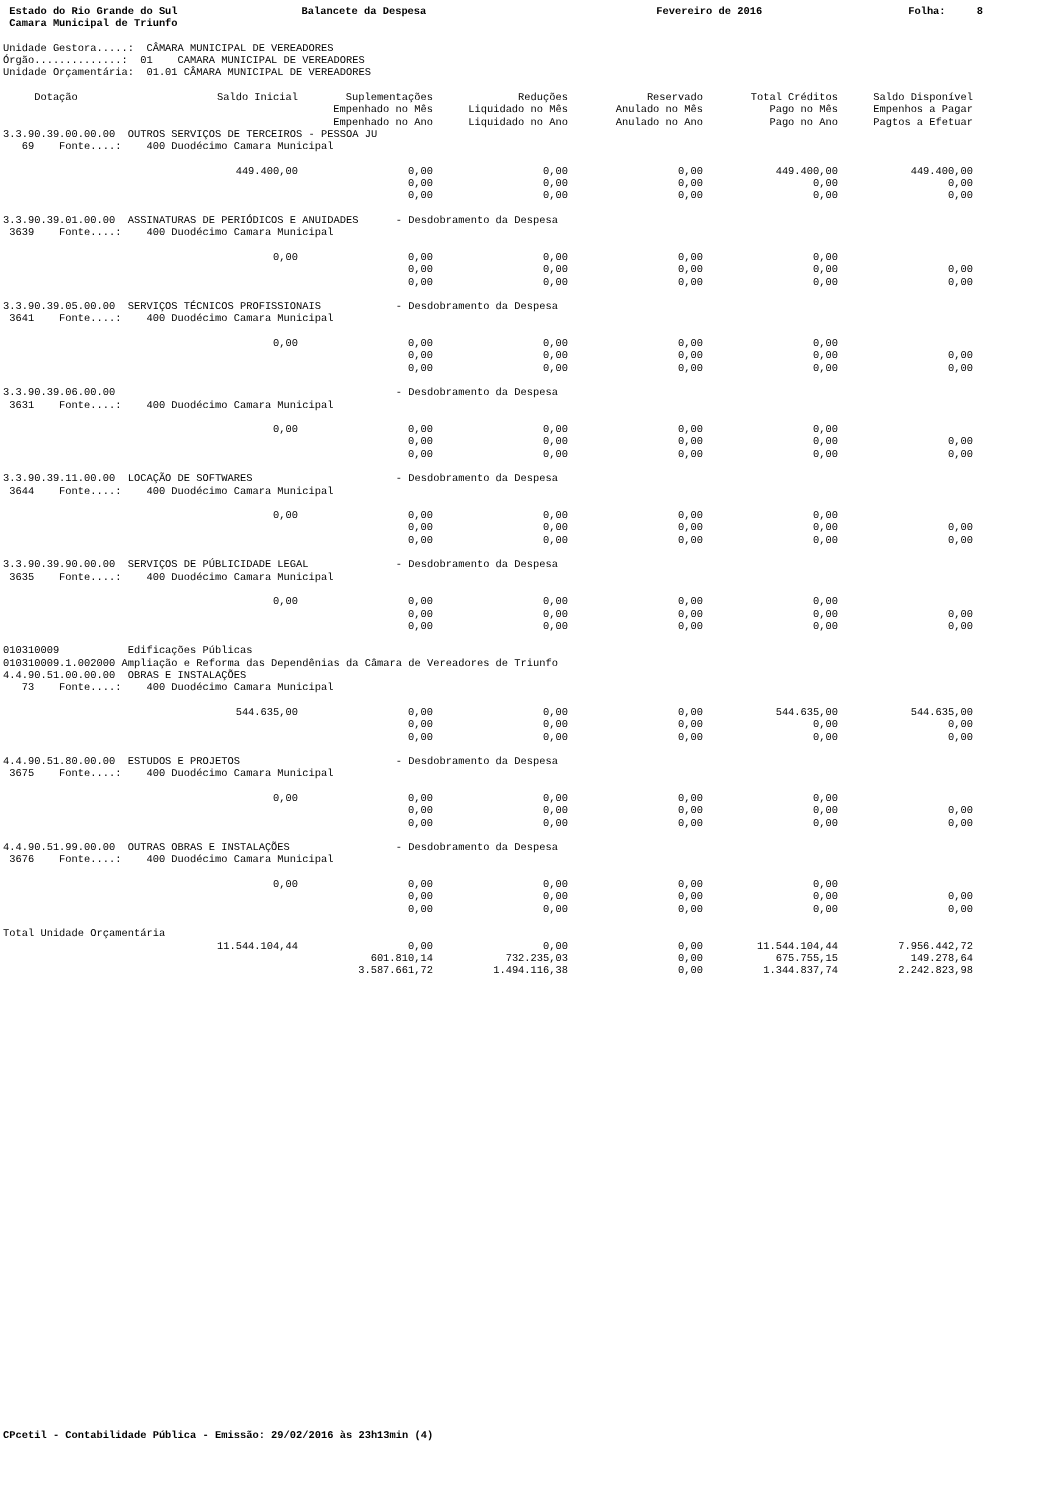Estado do Rio Grande do Sul Camara Municipal de Triunfo
Balancete da Despesa
Fevereiro de 2016
Folha: 8
Unidade Gestora.....:  CÂMARA MUNICIPAL DE VEREADORES
Órgão..............:  01    CAMARA MUNICIPAL DE VEREADORES
Unidade Orçamentária:  01.01 CÂMARA MUNICIPAL DE VEREADORES
| Dotação | Saldo Inicial | Suplementações Empenhado no Mês Empenhado no Ano | Reduções Liquidado no Mês Liquidado no Ano | Reservado Anulado no Mês Anulado no Ano | Total Créditos Pago no Mês Pago no Ano | Saldo Disponível Empenhos a Pagar Pagtos a Efetuar |
| --- | --- | --- | --- | --- | --- | --- |
| 3.3.90.39.00.00.00 OUTROS SERVIÇOS DE TERCEIROS - PESSOA JU 69 Fonte....: 400 Duodécimo Camara Municipal | | | | | | |
| | 449.400,00 | 0,00 0,00 0,00 | 0,00 0,00 0,00 | 0,00 0,00 0,00 | 449.400,00 0,00 0,00 | 449.400,00 0,00 0,00 |
| 3.3.90.39.01.00.00 ASSINATURAS DE PERIÓDICOS E ANUIDADES - Desdobramento da Despesa 3639 Fonte....: 400 Duodécimo Camara Municipal | | | | | | |
| | 0,00 | 0,00 0,00 0,00 | 0,00 0,00 0,00 | 0,00 0,00 0,00 | 0,00 0,00 0,00 | 0,00 0,00 |
| 3.3.90.39.05.00.00 SERVIÇOS TÉCNICOS PROFISSIONAIS - Desdobramento da Despesa 3641 Fonte....: 400 Duodécimo Camara Municipal | | | | | | |
| | 0,00 | 0,00 0,00 0,00 | 0,00 0,00 0,00 | 0,00 0,00 0,00 | 0,00 0,00 0,00 | 0,00 0,00 |
| 3.3.90.39.06.00.00 - Desdobramento da Despesa 3631 Fonte....: 400 Duodécimo Camara Municipal | | | | | | |
| | 0,00 | 0,00 0,00 0,00 | 0,00 0,00 0,00 | 0,00 0,00 0,00 | 0,00 0,00 0,00 | 0,00 0,00 |
| 3.3.90.39.11.00.00 LOCAÇÃO DE SOFTWARES - Desdobramento da Despesa 3644 Fonte....: 400 Duodécimo Camara Municipal | | | | | | |
| | 0,00 | 0,00 0,00 0,00 | 0,00 0,00 0,00 | 0,00 0,00 0,00 | 0,00 0,00 0,00 | 0,00 0,00 |
| 3.3.90.39.90.00.00 SERVIÇOS DE PÚBLICIDADE LEGAL - Desdobramento da Despesa 3635 Fonte....: 400 Duodécimo Camara Municipal | | | | | | |
| | 0,00 | 0,00 0,00 0,00 | 0,00 0,00 0,00 | 0,00 0,00 0,00 | 0,00 0,00 0,00 | 0,00 0,00 |
| 010310009 Edificações Públicas 010310009.1.002000 Ampliação e Reforma das Dependênias da Câmara de Vereadores de Triunfo 4.4.90.51.00.00.00 OBRAS E INSTALAÇÕES 73 Fonte....: 400 Duodécimo Camara Municipal | | | | | | |
| | 544.635,00 | 0,00 0,00 0,00 | 0,00 0,00 0,00 | 0,00 0,00 0,00 | 544.635,00 0,00 0,00 | 544.635,00 0,00 0,00 |
| 4.4.90.51.80.00.00 ESTUDOS E PROJETOS - Desdobramento da Despesa 3675 Fonte....: 400 Duodécimo Camara Municipal | | | | | | |
| | 0,00 | 0,00 0,00 0,00 | 0,00 0,00 0,00 | 0,00 0,00 0,00 | 0,00 0,00 0,00 | 0,00 0,00 |
| 4.4.90.51.99.00.00 OUTRAS OBRAS E INSTALAÇÕES - Desdobramento da Despesa 3676 Fonte....: 400 Duodécimo Camara Municipal | | | | | | |
| | 0,00 | 0,00 0,00 0,00 | 0,00 0,00 0,00 | 0,00 0,00 0,00 | 0,00 0,00 0,00 | 0,00 0,00 |
| Total Unidade Orçamentária | | | | | | |
| | 11.544.104,44 | 0,00 601.810,14 3.587.661,72 | 0,00 732.235,03 1.494.116,38 | 0,00 0,00 0,00 | 11.544.104,44 675.755,15 1.344.837,74 | 7.956.442,72 149.278,64 2.242.823,98 |
CPcetil - Contabilidade Pública - Emissão: 29/02/2016 às 23h13min (4)